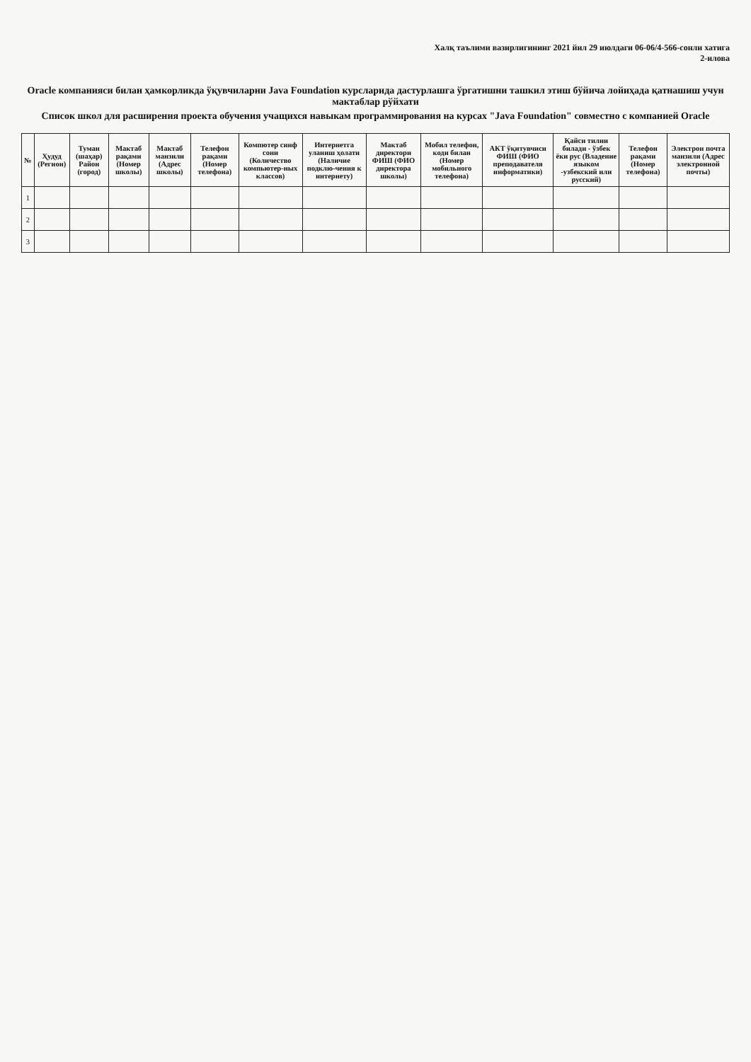Халқ таълими вазирлигининг 2021 йил 29 июлдаги 06-06/4-566-сонли хатига
2-илова
Oracle компанияси билан ҳамкорликда ўқувчиларни Java Foundation курсларида дастурлашга ўргатишни ташкил этиш бўйича лойиҳада қатнашиш учун мактаблар рўйхати
Список школ для расширения проекта обучения учащихся навыкам программирования на курсах "Java Foundation" совместно с компанией Oracle
| № | Ҳудуд (Регион) | Туман (шаҳар) Район (город) | Мактаб рақами (Номер школы) | Мактаб манзили (Адрес школы) | Телефон рақами (Номер телефона) | Компютер синф сони (Количество компьютер-ных классов) | Интернетга уланиш ҳолати (Наличие подклю-чения к интернету) | Мактаб директори ФИШ (ФИО директора школы) | Мобил телефон, коди билан (Номер мобильного телефона) | АКТ ўқитувчиси ФИШ (ФИО преподавателя информатики) | Қайси тилни билади - ўзбек ёки рус (Владение языком -узбекский или русский) | Телефон рақами (Номер телефона) | Электрон почта манзили (Адрес электронной почты) |
| --- | --- | --- | --- | --- | --- | --- | --- | --- | --- | --- | --- | --- | --- |
| 1 | | | | | | | | | | | | | |
| 2 | | | | | | | | | | | | | |
| 3 | | | | | | | | | | | | | |